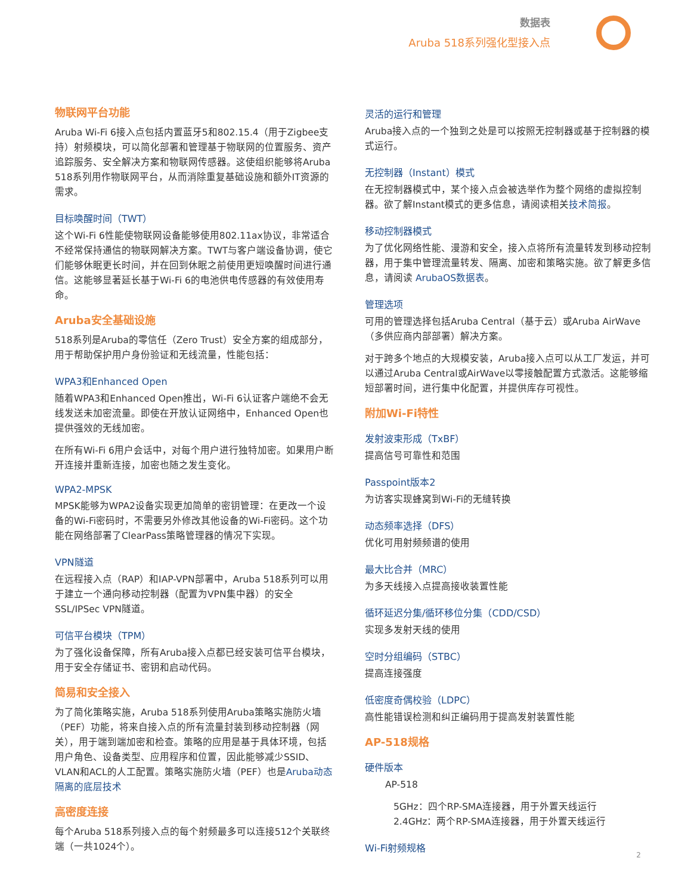数据表
Aruba 518系列强化型接入点
物联网平台功能
Aruba Wi-Fi 6接入点包括内置蓝牙5和802.15.4（用于Zigbee支持）射频模块，可以简化部署和管理基于物联网的位置服务、资产追踪服务、安全解决方案和物联网传感器。这使组织能够将Aruba 518系列用作物联网平台，从而消除重复基础设施和额外IT资源的需求。
目标唤醒时间（TWT）
这个Wi-Fi 6性能使物联网设备能够使用802.11ax协议，非常适合不经常保持通信的物联网解决方案。TWT与客户端设备协调，使它们能够休眠更长时间，并在回到休眠之前使用更短唤醒时间进行通信。这能够显著延长基于Wi-Fi 6的电池供电传感器的有效使用寿命。
Aruba安全基础设施
518系列是Aruba的零信任（Zero Trust）安全方案的组成部分，用于帮助保护用户身份验证和无线流量，性能包括：
WPA3和Enhanced Open
随着WPA3和Enhanced Open推出，Wi-Fi 6认证客户端绝不会无线发送未加密流量。即使在开放认证网络中，Enhanced Open也提供强效的无线加密。
在所有Wi-Fi 6用户会话中，对每个用户进行独特加密。如果用户断开连接并重新连接，加密也随之发生变化。
WPA2-MPSK
MPSK能够为WPA2设备实现更加简单的密钥管理：在更改一个设备的Wi-Fi密码时，不需要另外修改其他设备的Wi-Fi密码。这个功能在网络部署了ClearPass策略管理器的情况下实现。
VPN隧道
在远程接入点（RAP）和IAP-VPN部署中，Aruba 518系列可以用于建立一个通向移动控制器（配置为VPN集中器）的安全SSL/IPSec VPN隧道。
可信平台模块（TPM）
为了强化设备保障，所有Aruba接入点都已经安装可信平台模块，用于安全存储证书、密钥和启动代码。
简易和安全接入
为了简化策略实施，Aruba 518系列使用Aruba策略实施防火墙（PEF）功能，将来自接入点的所有流量封装到移动控制器（网关），用于端到端加密和检查。策略的应用是基于具体环境，包括用户角色、设备类型、应用程序和位置，因此能够减少SSID、VLAN和ACL的人工配置。策略实施防火墙（PEF）也是Aruba动态隔离的底层技术
高密度连接
每个Aruba 518系列接入点的每个射频最多可以连接512个关联终端（一共1024个）。
灵活的运行和管理
Aruba接入点的一个独到之处是可以按照无控制器或基于控制器的模式运行。
无控制器（Instant）模式
在无控制器模式中，某个接入点会被选举作为整个网络的虚拟控制器。欲了解Instant模式的更多信息，请阅读相关技术简报。
移动控制器模式
为了优化网络性能、漫游和安全，接入点将所有流量转发到移动控制器，用于集中管理流量转发、隔离、加密和策略实施。欲了解更多信息，请阅读 ArubaOS数据表。
管理选项
可用的管理选择包括Aruba Central（基于云）或Aruba AirWave（多供应商内部部署）解决方案。
对于跨多个地点的大规模安装，Aruba接入点可以从工厂发运，并可以通过Aruba Central或AirWave以零接触配置方式激活。这能够缩短部署时间，进行集中化配置，并提供库存可视性。
附加Wi-Fi特性
发射波束形成（TxBF）
提高信号可靠性和范围
Passpoint版本2
为访客实现蜂窝到Wi-Fi的无缝转换
动态频率选择（DFS）
优化可用射频频谱的使用
最大比合并（MRC）
为多天线接入点提高接收装置性能
循环延迟分集/循环移位分集（CDD/CSD）
实现多发射天线的使用
空时分组编码（STBC）
提高连接强度
低密度奇偶校验（LDPC）
高性能错误检测和纠正编码用于提高发射装置性能
AP-518规格
硬件版本
AP-518
5GHz：四个RP-SMA连接器，用于外置天线运行
2.4GHz：两个RP-SMA连接器，用于外置天线运行
Wi-Fi射频规格
2